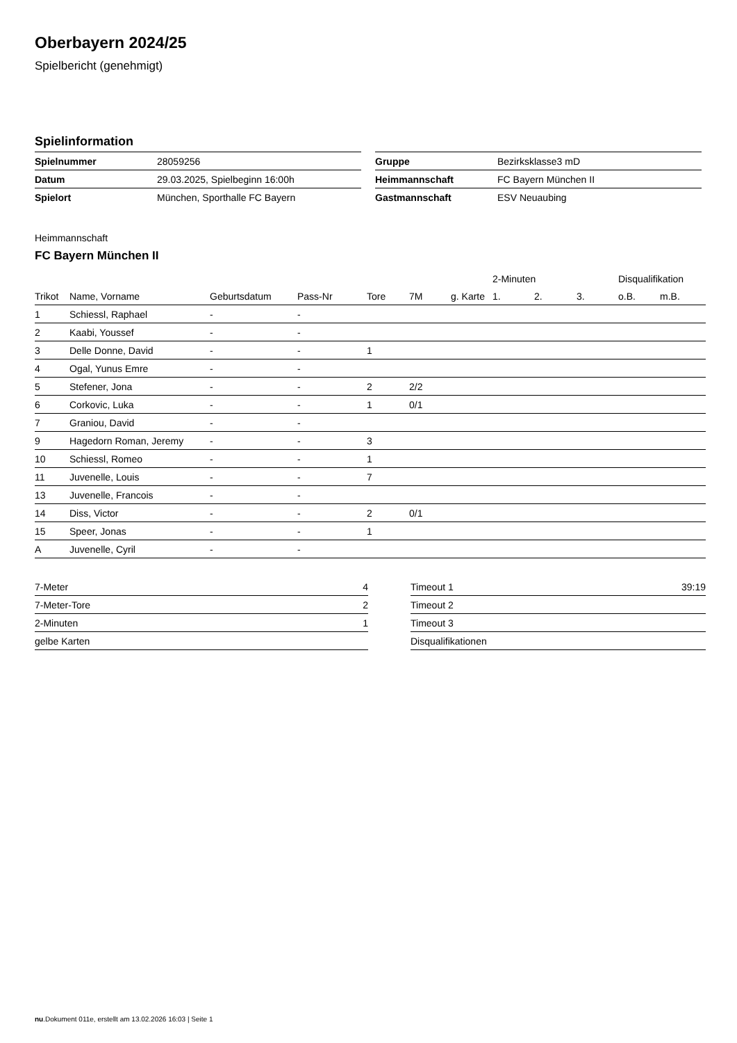Oberbayern 2024/25
Spielbericht (genehmigt)
Spielinformation
| Spielnummer | 28059256 |
| Datum | 29.03.2025, Spielbeginn 16:00h |
| Spielort | München, Sporthalle FC Bayern |
| Gruppe | Bezirksklasse3 mD |
| Heimmannschaft | FC Bayern München II |
| Gastmannschaft | ESV Neuaubing |
Heimmannschaft
FC Bayern München II
| | | | | | | | 2-Minuten | | | Disqualifikation | |
| --- | --- | --- | --- | --- | --- | --- | --- | --- | --- | --- | --- |
| Trikot | Name, Vorname | Geburtsdatum | Pass-Nr | Tore | 7M | g. Karte | 1. | 2. | 3. | o.B. | m.B. |
| 1 | Schiessl, Raphael | - | - | | | | | | | | |
| 2 | Kaabi, Youssef | - | - | | | | | | | | |
| 3 | Delle Donne, David | - | - | 1 | | | | | | | |
| 4 | Ogal, Yunus Emre | - | - | | | | | | | | |
| 5 | Stefener, Jona | - | - | 2 | 2/2 | | | | | | |
| 6 | Corkovic, Luka | - | - | 1 | 0/1 | | | | | | |
| 7 | Graniou, David | - | - | | | | | | | | |
| 9 | Hagedorn Roman, Jeremy | - | - | 3 | | | | | | | |
| 10 | Schiessl, Romeo | - | - | 1 | | | | | | | |
| 11 | Juvenelle, Louis | - | - | 7 | | | | | | | |
| 13 | Juvenelle, Francois | - | - | | | | | | | | |
| 14 | Diss, Victor | - | - | 2 | 0/1 | | | | | | |
| 15 | Speer, Jonas | - | - | 1 | | | | | | | |
| A | Juvenelle, Cyril | - | - | | | | | | | | |
| 7-Meter | 4 |
| 7-Meter-Tore | 2 |
| 2-Minuten | 1 |
| gelbe Karten | |
| Timeout 1 | 39:19 |
| Timeout 2 | |
| Timeout 3 | |
| Disqualifikationen | |
nu.Dokument 011e, erstellt am 13.02.2026 16:03 | Seite 1